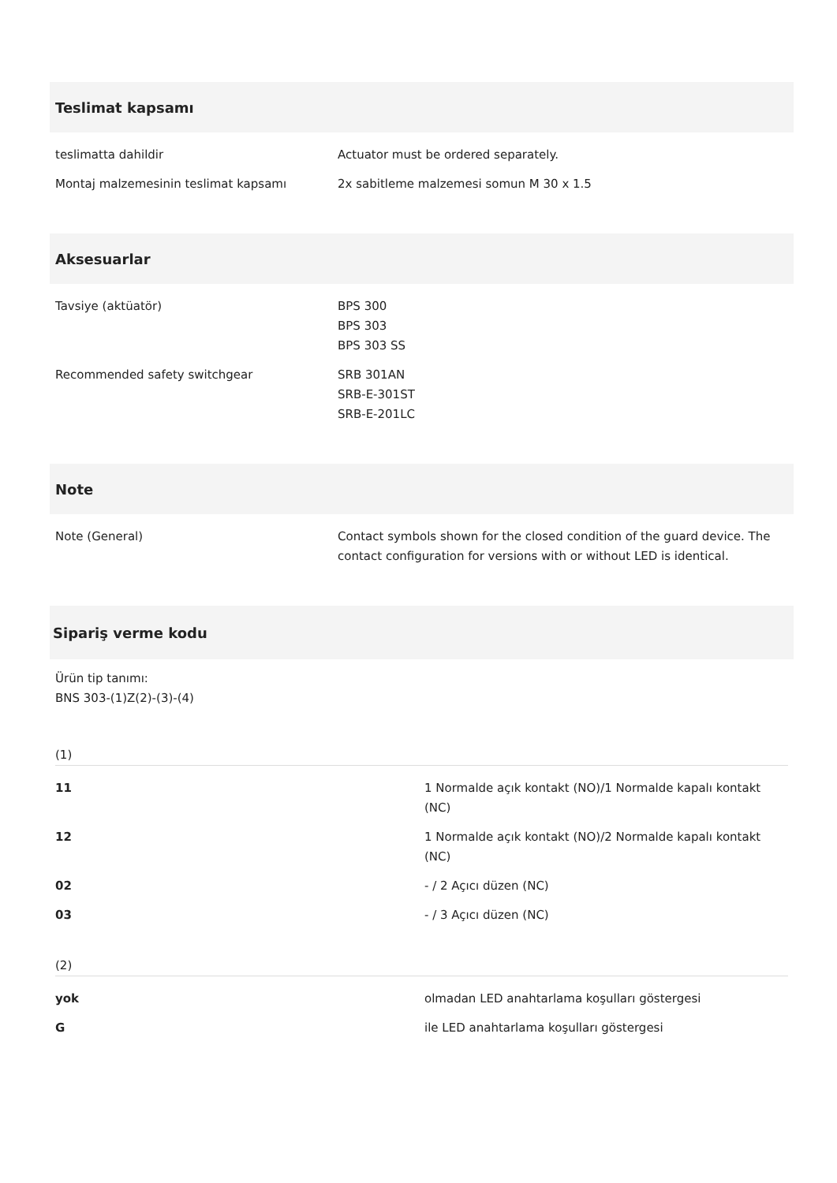Teslimat kapsamı
| teslimatta dahildir | Actuator must be ordered separately. |
| Montaj malzemesinin teslimat kapsamı | 2x sabitleme malzemesi somun M 30 x 1.5 |
Aksesuarlar
| Tavsiye (aktüatör) | BPS 300 BPS 303 BPS 303 SS |
| Recommended safety switchgear | SRB 301AN SRB-E-301ST SRB-E-201LC |
Note
| Note (General) | Contact symbols shown for the closed condition of the guard device. The contact configuration for versions with or without LED is identical. |
Sipariş verme kodu
Ürün tip tanımı:
BNS 303-(1)Z(2)-(3)-(4)
(1)
| 11 | 1 Normalde açık kontakt (NO)/1 Normalde kapalı kontakt (NC) |
| 12 | 1 Normalde açık kontakt (NO)/2 Normalde kapalı kontakt (NC) |
| 02 | - / 2 Açıcı düzen (NC) |
| 03 | - / 3 Açıcı düzen (NC) |
(2)
| yok | olmadan LED anahtarlama koşulları göstergesi |
| G | ile LED anahtarlama koşulları göstergesi |